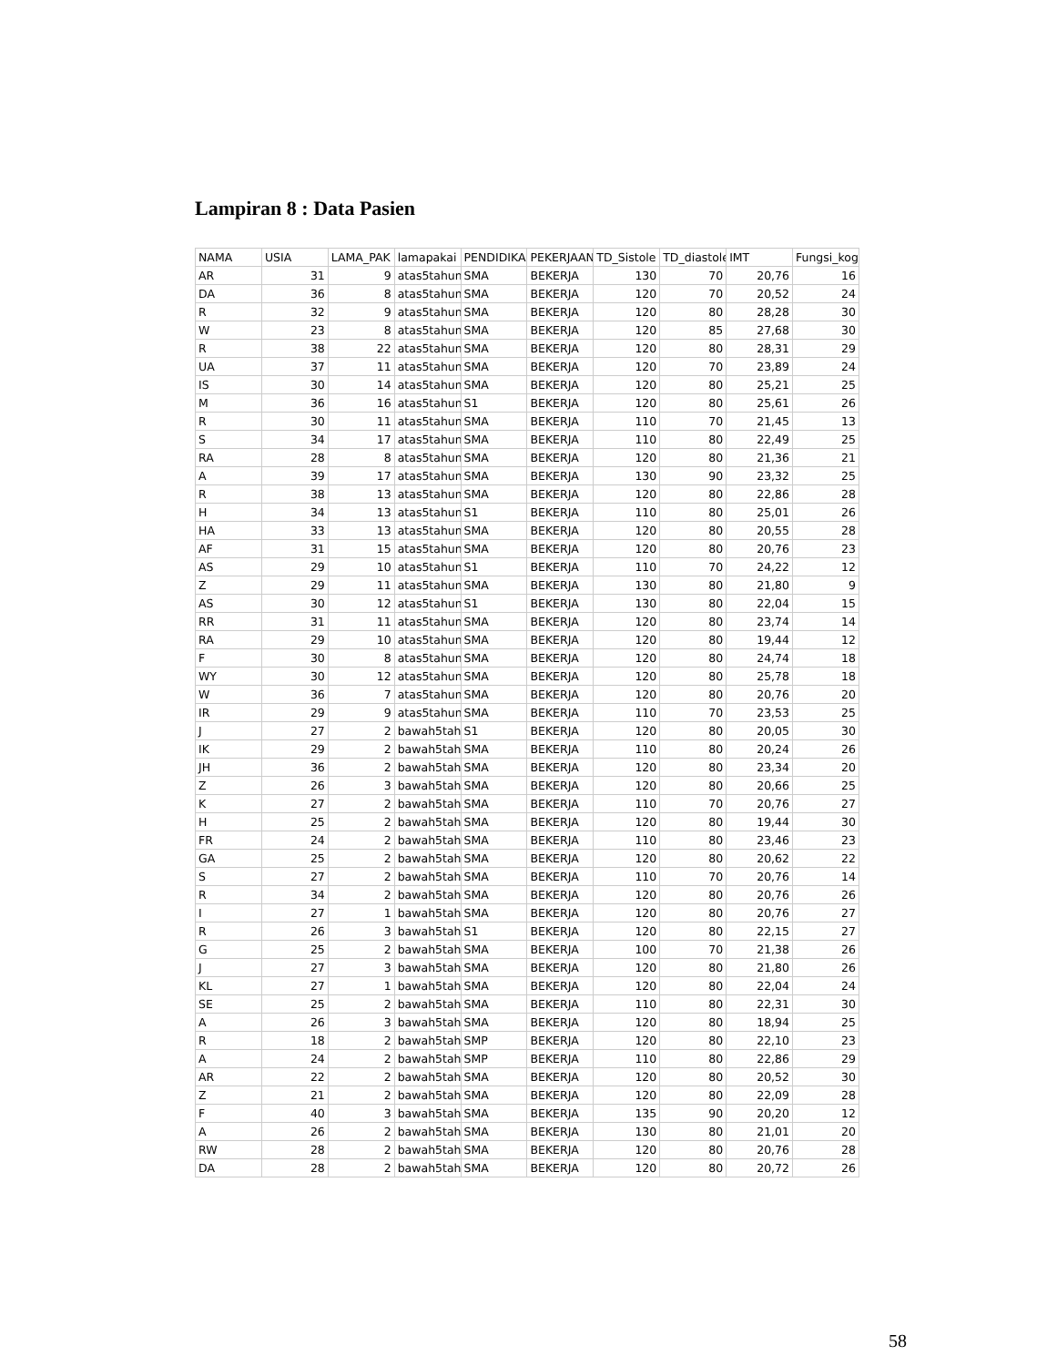Lampiran 8 : Data Pasien
| NAMA | USIA | LAMA_PAK | lamapakai | PENDIDIKA | PEKERJAAN | TD_Sistole | TD_diastole | IMT | Fungsi_kog |
| --- | --- | --- | --- | --- | --- | --- | --- | --- | --- |
| AR | 31 | 9 | atas5tahun | SMA | BEKERJA | 130 | 70 | 20,76 | 16 |
| DA | 36 | 8 | atas5tahun | SMA | BEKERJA | 120 | 70 | 20,52 | 24 |
| R | 32 | 9 | atas5tahun | SMA | BEKERJA | 120 | 80 | 28,28 | 30 |
| W | 23 | 8 | atas5tahun | SMA | BEKERJA | 120 | 85 | 27,68 | 30 |
| R | 38 | 22 | atas5tahun | SMA | BEKERJA | 120 | 80 | 28,31 | 29 |
| UA | 37 | 11 | atas5tahun | SMA | BEKERJA | 120 | 70 | 23,89 | 24 |
| IS | 30 | 14 | atas5tahun | SMA | BEKERJA | 120 | 80 | 25,21 | 25 |
| M | 36 | 16 | atas5tahun | S1 | BEKERJA | 120 | 80 | 25,61 | 26 |
| R | 30 | 11 | atas5tahun | SMA | BEKERJA | 110 | 70 | 21,45 | 13 |
| S | 34 | 17 | atas5tahun | SMA | BEKERJA | 110 | 80 | 22,49 | 25 |
| RA | 28 | 8 | atas5tahun | SMA | BEKERJA | 120 | 80 | 21,36 | 21 |
| A | 39 | 17 | atas5tahun | SMA | BEKERJA | 130 | 90 | 23,32 | 25 |
| R | 38 | 13 | atas5tahun | SMA | BEKERJA | 120 | 80 | 22,86 | 28 |
| H | 34 | 13 | atas5tahun | S1 | BEKERJA | 110 | 80 | 25,01 | 26 |
| HA | 33 | 13 | atas5tahun | SMA | BEKERJA | 120 | 80 | 20,55 | 28 |
| AF | 31 | 15 | atas5tahun | SMA | BEKERJA | 120 | 80 | 20,76 | 23 |
| AS | 29 | 10 | atas5tahun | S1 | BEKERJA | 110 | 70 | 24,22 | 12 |
| Z | 29 | 11 | atas5tahun | SMA | BEKERJA | 130 | 80 | 21,80 | 9 |
| AS | 30 | 12 | atas5tahun | S1 | BEKERJA | 130 | 80 | 22,04 | 15 |
| RR | 31 | 11 | atas5tahun | SMA | BEKERJA | 120 | 80 | 23,74 | 14 |
| RA | 29 | 10 | atas5tahun | SMA | BEKERJA | 120 | 80 | 19,44 | 12 |
| F | 30 | 8 | atas5tahun | SMA | BEKERJA | 120 | 80 | 24,74 | 18 |
| WY | 30 | 12 | atas5tahun | SMA | BEKERJA | 120 | 80 | 25,78 | 18 |
| W | 36 | 7 | atas5tahun | SMA | BEKERJA | 120 | 80 | 20,76 | 20 |
| IR | 29 | 9 | atas5tahun | SMA | BEKERJA | 110 | 70 | 23,53 | 25 |
| J | 27 | 2 | bawah5tah | S1 | BEKERJA | 120 | 80 | 20,05 | 30 |
| IK | 29 | 2 | bawah5tah | SMA | BEKERJA | 110 | 80 | 20,24 | 26 |
| JH | 36 | 2 | bawah5tah | SMA | BEKERJA | 120 | 80 | 23,34 | 20 |
| Z | 26 | 3 | bawah5tah | SMA | BEKERJA | 120 | 80 | 20,66 | 25 |
| K | 27 | 2 | bawah5tah | SMA | BEKERJA | 110 | 70 | 20,76 | 27 |
| H | 25 | 2 | bawah5tah | SMA | BEKERJA | 120 | 80 | 19,44 | 30 |
| FR | 24 | 2 | bawah5tah | SMA | BEKERJA | 110 | 80 | 23,46 | 23 |
| GA | 25 | 2 | bawah5tah | SMA | BEKERJA | 120 | 80 | 20,62 | 22 |
| S | 27 | 2 | bawah5tah | SMA | BEKERJA | 110 | 70 | 20,76 | 14 |
| R | 34 | 2 | bawah5tah | SMA | BEKERJA | 120 | 80 | 20,76 | 26 |
| I | 27 | 1 | bawah5tah | SMA | BEKERJA | 120 | 80 | 20,76 | 27 |
| R | 26 | 3 | bawah5tah | S1 | BEKERJA | 120 | 80 | 22,15 | 27 |
| G | 25 | 2 | bawah5tah | SMA | BEKERJA | 100 | 70 | 21,38 | 26 |
| J | 27 | 3 | bawah5tah | SMA | BEKERJA | 120 | 80 | 21,80 | 26 |
| KL | 27 | 1 | bawah5tah | SMA | BEKERJA | 120 | 80 | 22,04 | 24 |
| SE | 25 | 2 | bawah5tah | SMA | BEKERJA | 110 | 80 | 22,31 | 30 |
| A | 26 | 3 | bawah5tah | SMA | BEKERJA | 120 | 80 | 18,94 | 25 |
| R | 18 | 2 | bawah5tah | SMP | BEKERJA | 120 | 80 | 22,10 | 23 |
| A | 24 | 2 | bawah5tah | SMP | BEKERJA | 110 | 80 | 22,86 | 29 |
| AR | 22 | 2 | bawah5tah | SMA | BEKERJA | 120 | 80 | 20,52 | 30 |
| Z | 21 | 2 | bawah5tah | SMA | BEKERJA | 120 | 80 | 22,09 | 28 |
| F | 40 | 3 | bawah5tah | SMA | BEKERJA | 135 | 90 | 20,20 | 12 |
| A | 26 | 2 | bawah5tah | SMA | BEKERJA | 130 | 80 | 21,01 | 20 |
| RW | 28 | 2 | bawah5tah | SMA | BEKERJA | 120 | 80 | 20,76 | 28 |
| DA | 28 | 2 | bawah5tah | SMA | BEKERJA | 120 | 80 | 20,72 | 26 |
58